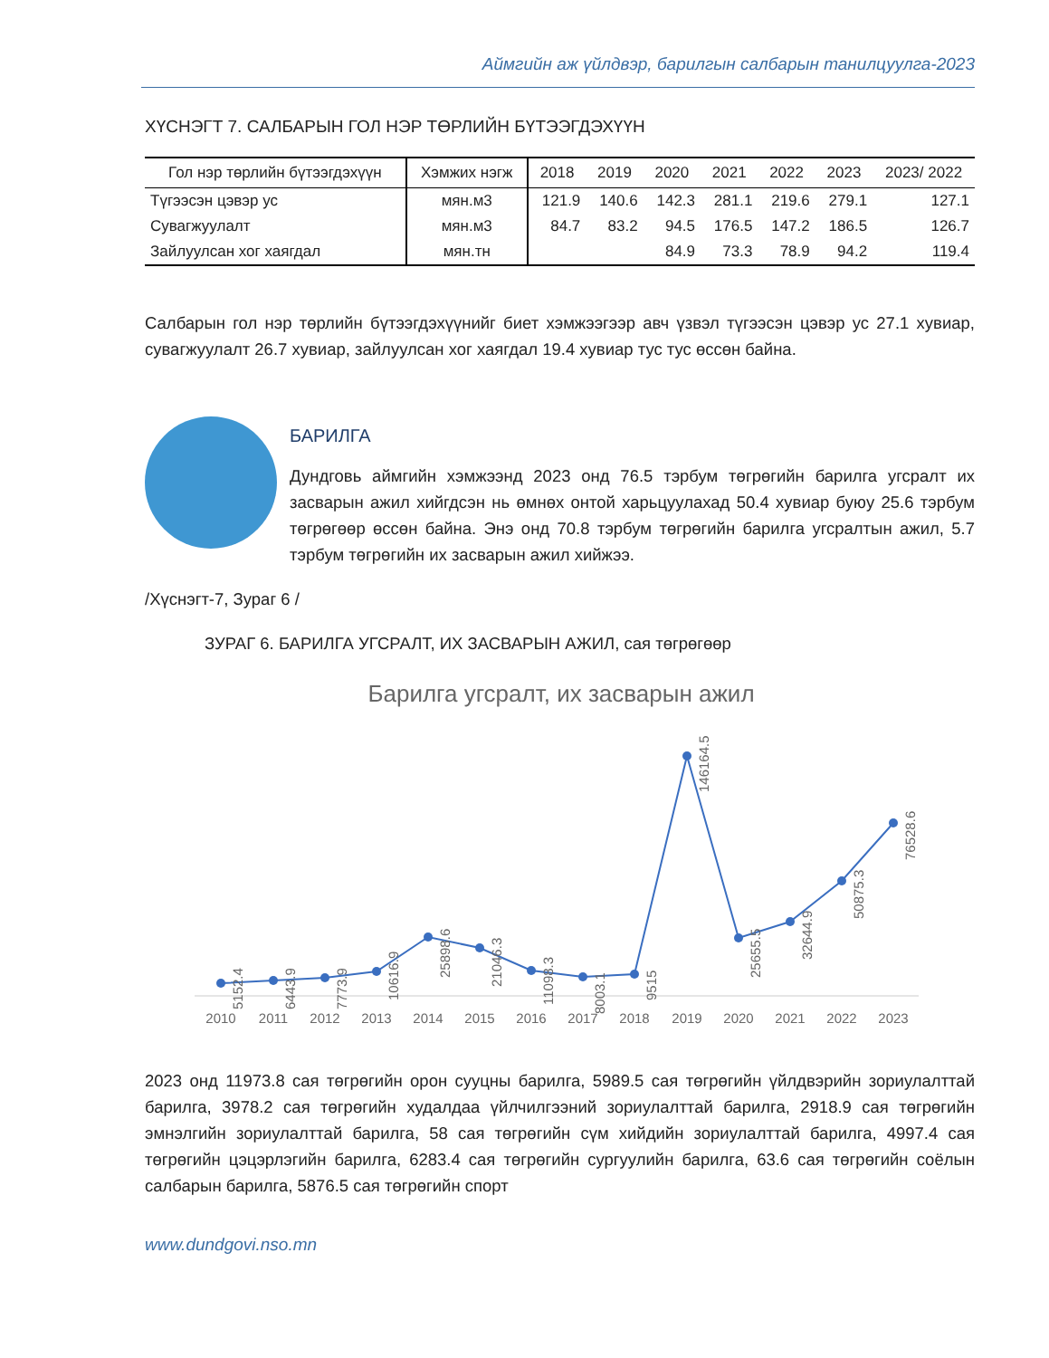Аймгийн аж үйлдвэр, барилгын салбарын танилцуулга-2023
ХҮСНЭГТ 7. САЛБАРЫН ГОЛ НЭР ТӨРЛИЙН БҮТЭЭГДЭХҮҮН
| Гол нэр төрлийн бүтээгдэхүүн | Хэмжих нэгж | 2018 | 2019 | 2020 | 2021 | 2022 | 2023 | 2023/ 2022 |
| --- | --- | --- | --- | --- | --- | --- | --- | --- |
| Түгээсэн цэвэр ус | мян.м3 | 121.9 | 140.6 | 142.3 | 281.1 | 219.6 | 279.1 | 127.1 |
| Сувагжуулалт | мян.м3 | 84.7 | 83.2 | 94.5 | 176.5 | 147.2 | 186.5 | 126.7 |
| Зайлуулсан хог хаягдал | мян.тн | | | 84.9 | 73.3 | 78.9 | 94.2 | 119.4 |
Салбарын гол нэр төрлийн бүтээгдэхүүнийг биет хэмжээгээр авч үзвэл түгээсэн цэвэр ус 27.1 хувиар, сувагжуулалт 26.7 хувиар, зайлуулсан хог хаягдал 19.4 хувиар тус тус өссөн байна.
БАРИЛГА
Дундговь аймгийн хэмжээнд 2023 онд 76.5 тэрбум төгрөгийн барилга угсралт их засварын ажил хийгдсэн нь өмнөх онтой харьцуулахад 50.4 хувиар буюу 25.6 тэрбум төгрөгөөр өссөн байна. Энэ онд 70.8 тэрбум төгрөгийн барилга угсралтын ажил, 5.7 тэрбум төгрөгийн их засварын ажил хийжээ.
/Хүснэгт-7, Зураг 6 /
ЗУРАГ 6. БАРИЛГА УГСРАЛТ, ИХ ЗАСВАРЫН АЖИЛ, сая төгрөгөөр
Барилга угсралт, их засварын ажил
2010
2011
2012
2013
2014
2015
2016
2017
2018
2019
2020
2021
2022
2023
5152.4
6443.9
7773.9
10616.9
25898.6
21046.3
11098.3
8003.1
9515
146164.5
25655.5
32644.9
50875.3
76528.6
2023 онд 11973.8 сая төгрөгийн орон сууцны барилга, 5989.5 сая төгрөгийн үйлдвэрийн зориулалттай барилга, 3978.2 сая төгрөгийн худалдаа үйлчилгээний зориулалттай барилга, 2918.9 сая төгрөгийн эмнэлгийн зориулалттай барилга, 58 сая төгрөгийн сүм хийдийн зориулалттай барилга, 4997.4 сая төгрөгийн цэцэрлэгийн барилга, 6283.4 сая төгрөгийн сургуулийн барилга, 63.6 сая төгрөгийн соёлын салбарын барилга, 5876.5 сая төгрөгийн спорт
www.dundgovi.nso.mn